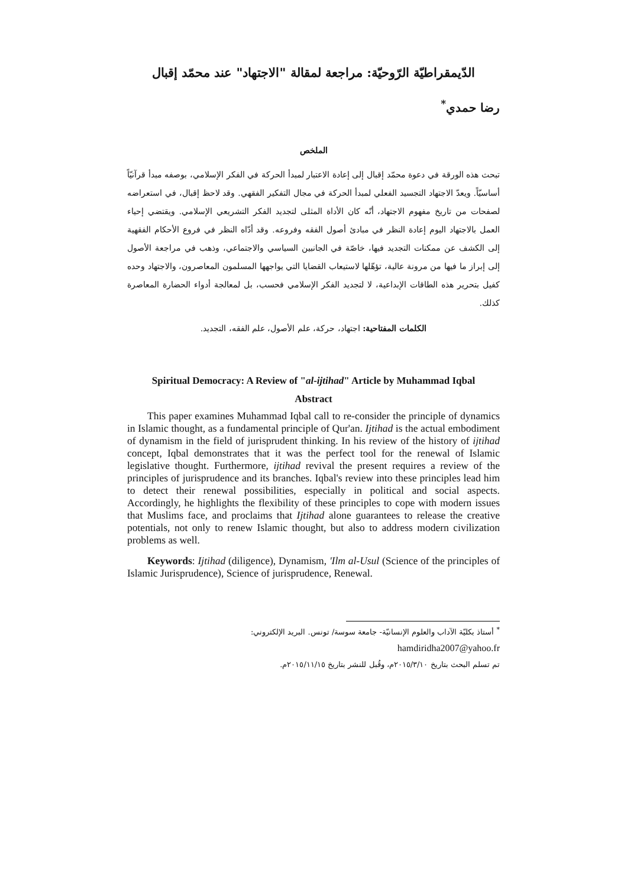الدّيمقراطيّة الرّوحيّة: مراجعة لمقالة "الاجتهاد" عند محمّد إقبال
رضا حمدي<sup>*</sup>
الملخص
تبحث هذه الورقة في دعوة محمّد إقبال إلى إعادة الاعتبار لمبدأ الحركة في الفكر الإسلامي، بوصفه مبدأ قرآنيّاً أساسيّاً. ويعدّ الاجتهاد التجسيد الفعلي لمبدأ الحركة في مجال التفكير الفقهي. وقد لاحظ إقبال، في استعراضه لصفحات من تاريخ مفهوم الاجتهاد، أنّه كان الأداة المثلى لتجديد الفكر التشريعي الإسلامي. ويقتضي إحياء العمل بالاجتهاد اليوم إعادة النظر في مبادئ أصول الفقه وفروعه. وقد أدّاه النظر في فروع الأحكام الفقهية إلى الكشف عن ممكنات التجديد فيها، خاصّة في الجانبين السياسي والاجتماعي، وذهب في مراجعة الأصول إلى إبراز ما فيها من مرونة عالية، تؤهّلها لاستيعاب القضايا التي يواجهها المسلمون المعاصرون، والاجتهاد وحده كفيل بتحرير هذه الطاقات الإبداعية، لا لتجديد الفكر الإسلامي فحسب، بل لمعالجة أدواء الحضارة المعاصرة كذلك.
الكلمات المفتاحية: اجتهاد، حركة، علم الأصول، علم الفقه، التجديد.
Spiritual Democracy: A Review of "al-ijtihad" Article by Muhammad Iqbal
Abstract
This paper examines Muhammad Iqbal call to re-consider the principle of dynamics in Islamic thought, as a fundamental principle of Qur'an. Ijtihad is the actual embodiment of dynamism in the field of jurisprudent thinking. In his review of the history of ijtihad concept, Iqbal demonstrates that it was the perfect tool for the renewal of Islamic legislative thought. Furthermore, ijtihad revival the present requires a review of the principles of jurisprudence and its branches. Iqbal's review into these principles lead him to detect their renewal possibilities, especially in political and social aspects. Accordingly, he highlights the flexibility of these principles to cope with modern issues that Muslims face, and proclaims that Ijtihad alone guarantees to release the creative potentials, not only to renew Islamic thought, but also to address modern civilization problems as well.
Keywords: Ijtihad (diligence), Dynamism, 'Ilm al-Usul (Science of the principles of Islamic Jurisprudence), Science of jurisprudence, Renewal.
<sup>*</sup> أستاذ بكليّة الآداب والعلوم الإنسانيّة- جامعة سوسة/ تونس. البريد الإلكتروني:
hamdiridha2007@yahoo.fr
تم تسلم البحث بتاريخ ٢٠١٥/٣/١٠م، وقُبل للنشر بتاريخ ٢٠١٥/١١/١٥م.